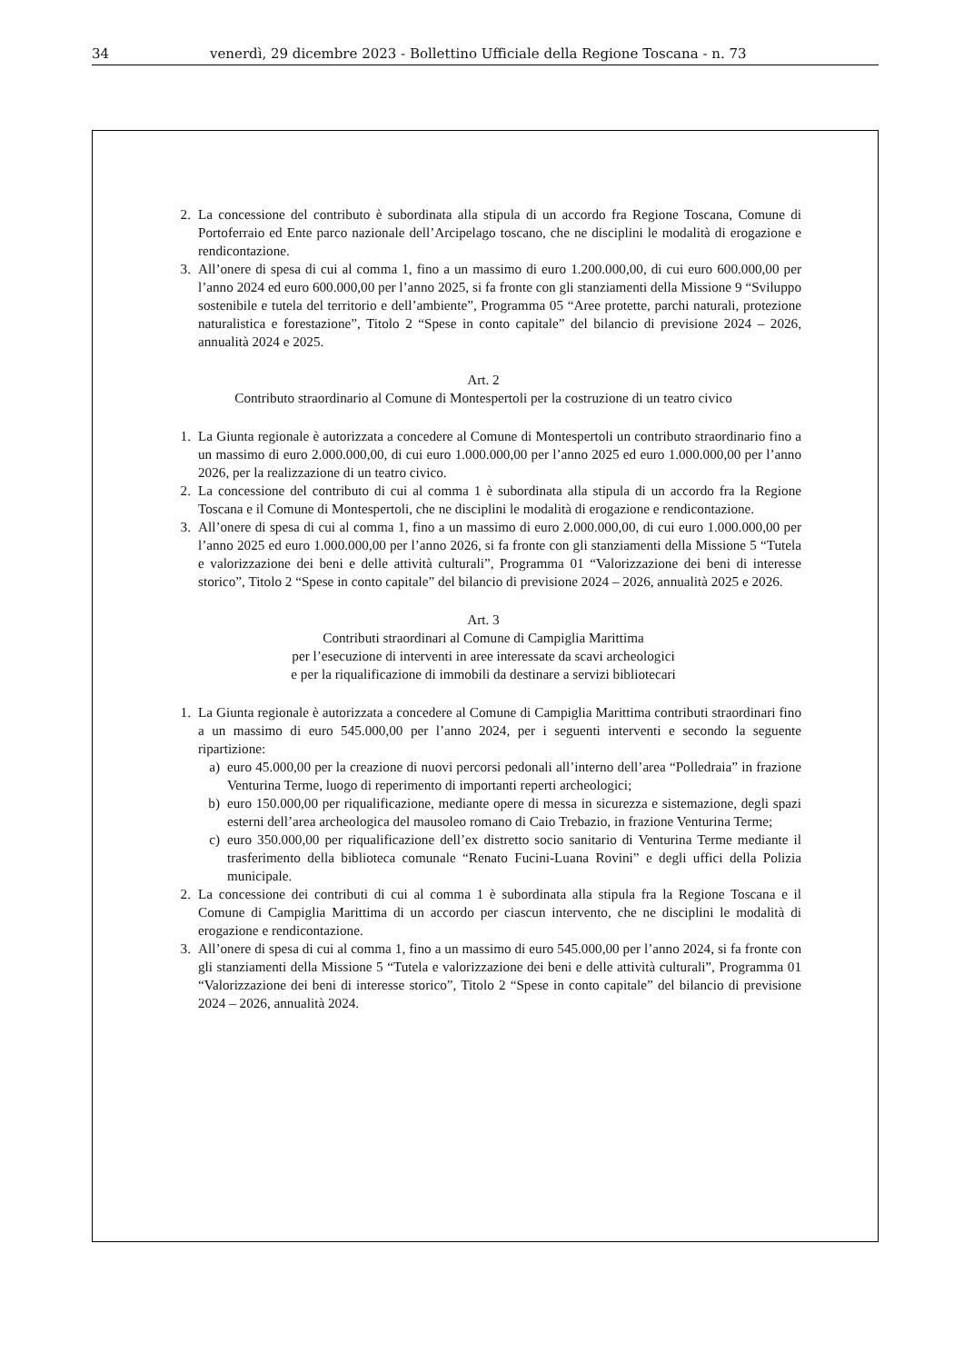34 venerdì, 29 dicembre 2023 - Bollettino Ufficiale della Regione Toscana - n. 73
2. La concessione del contributo è subordinata alla stipula di un accordo fra Regione Toscana, Comune di Portoferraio ed Ente parco nazionale dell’Arcipelago toscano, che ne disciplini le modalità di erogazione e rendicontazione.
3. All’onere di spesa di cui al comma 1, fino a un massimo di euro 1.200.000,00, di cui euro 600.000,00 per l’anno 2024 ed euro 600.000,00 per l’anno 2025, si fa fronte con gli stanziamenti della Missione 9 “Sviluppo sostenibile e tutela del territorio e dell’ambiente”, Programma 05 “Aree protette, parchi naturali, protezione naturalistica e forestazione”, Titolo 2 “Spese in conto capitale” del bilancio di previsione 2024 – 2026, annualità 2024 e 2025.
Art. 2
Contributo straordinario al Comune di Montespertoli per la costruzione di un teatro civico
1. La Giunta regionale è autorizzata a concedere al Comune di Montespertoli un contributo straordinario fino a un massimo di euro 2.000.000,00, di cui euro 1.000.000,00 per l’anno 2025 ed euro 1.000.000,00 per l’anno 2026, per la realizzazione di un teatro civico.
2. La concessione del contributo di cui al comma 1 è subordinata alla stipula di un accordo fra la Regione Toscana e il Comune di Montespertoli, che ne disciplini le modalità di erogazione e rendicontazione.
3. All’onere di spesa di cui al comma 1, fino a un massimo di euro 2.000.000,00, di cui euro 1.000.000,00 per l’anno 2025 ed euro 1.000.000,00 per l’anno 2026, si fa fronte con gli stanziamenti della Missione 5 “Tutela e valorizzazione dei beni e delle attività culturali”, Programma 01 “Valorizzazione dei beni di interesse storico”, Titolo 2 “Spese in conto capitale” del bilancio di previsione 2024 – 2026, annualità 2025 e 2026.
Art. 3
Contributi straordinari al Comune di Campiglia Marittima
per l’esecuzione di interventi in aree interessate da scavi archeologici
e per la riqualificazione di immobili da destinare a servizi bibliotecari
1. La Giunta regionale è autorizzata a concedere al Comune di Campiglia Marittima contributi straordinari fino a un massimo di euro 545.000,00 per l’anno 2024, per i seguenti interventi e secondo la seguente ripartizione:
a) euro 45.000,00 per la creazione di nuovi percorsi pedonali all’interno dell’area “Polledraia” in frazione Venturina Terme, luogo di reperimento di importanti reperti archeologici;
b) euro 150.000,00 per riqualificazione, mediante opere di messa in sicurezza e sistemazione, degli spazi esterni dell’area archeologica del mausoleo romano di Caio Trebazio, in frazione Venturina Terme;
c) euro 350.000,00 per riqualificazione dell’ex distretto socio sanitario di Venturina Terme mediante il trasferimento della biblioteca comunale “Renato Fucini-Luana Rovini” e degli uffici della Polizia municipale.
2. La concessione dei contributi di cui al comma 1 è subordinata alla stipula fra la Regione Toscana e il Comune di Campiglia Marittima di un accordo per ciascun intervento, che ne disciplini le modalità di erogazione e rendicontazione.
3. All’onere di spesa di cui al comma 1, fino a un massimo di euro 545.000,00 per l’anno 2024, si fa fronte con gli stanziamenti della Missione 5 “Tutela e valorizzazione dei beni e delle attività culturali”, Programma 01 “Valorizzazione dei beni di interesse storico”, Titolo 2 “Spese in conto capitale” del bilancio di previsione 2024 – 2026, annualità 2024.